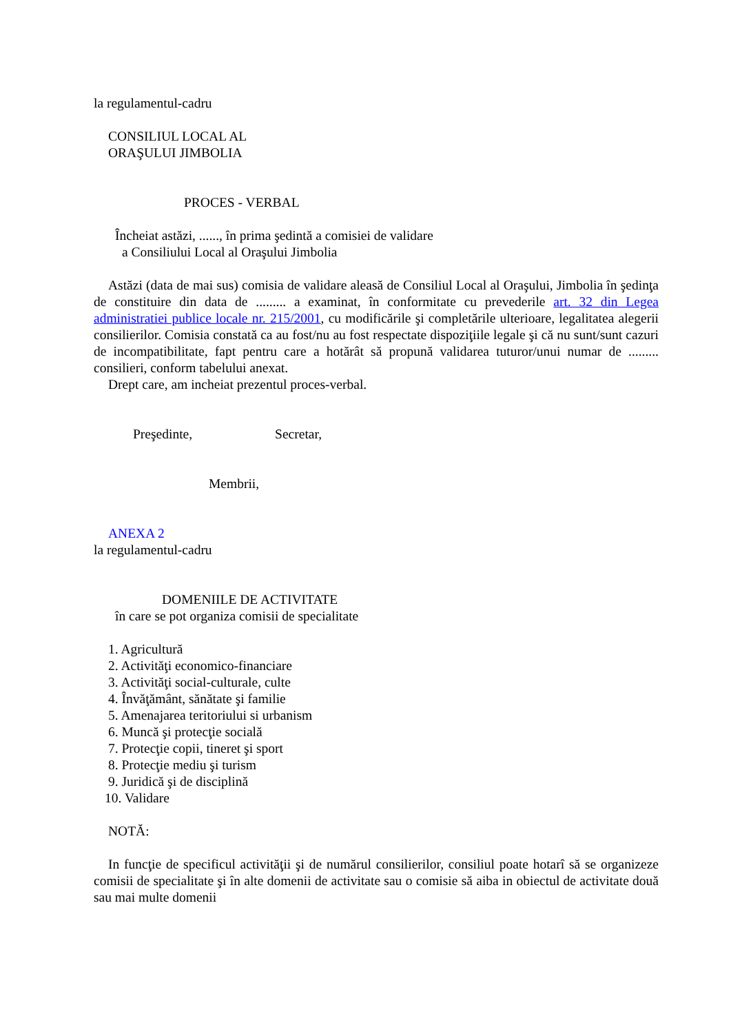la regulamentul-cadru
CONSILIUL LOCAL AL
ORAŞULUI JIMBOLIA
PROCES - VERBAL
Încheiat astăzi, ......, în prima şedintă a comisiei de validare
a Consiliului Local al Oraşului Jimbolia
Astăzi (data de mai sus) comisia de validare aleasă de Consiliul Local al Oraşului, Jimbolia în şedinţa de constituire din data de ......... a examinat, în conformitate cu prevederile art. 32 din Legea administratiei publice locale nr. 215/2001, cu modificările şi completările ulterioare, legalitatea alegerii consilierilor. Comisia constată ca au fost/nu au fost respectate dispoziţiile legale şi că nu sunt/sunt cazuri de incompatibilitate, fapt pentru care a hotărât să propună validarea tuturor/unui numar de ......... consilieri, conform tabelului anexat.
Drept care, am incheiat prezentul proces-verbal.
Preşedinte, Secretar,
Membrii,
ANEXA 2
la regulamentul-cadru
DOMENIILE DE ACTIVITATE
în care se pot organiza comisii de specialitate
1. Agricultură
2. Activităţi economico-financiare
3. Activităţi social-culturale, culte
4. Învăţământ, sănătate şi familie
5. Amenajarea teritoriului si urbanism
6. Muncă şi protecţie socială
7. Protecţie copii, tineret şi sport
8. Protecţie mediu şi turism
9. Juridică şi de disciplină
10. Validare
NOTĂ:
In funcţie de specificul activităţii şi de numărul consilierilor, consiliul poate hotarî să se organizeze comisii de specialitate şi în alte domenii de activitate sau o comisie să aiba in obiectul de activitate două sau mai multe domenii